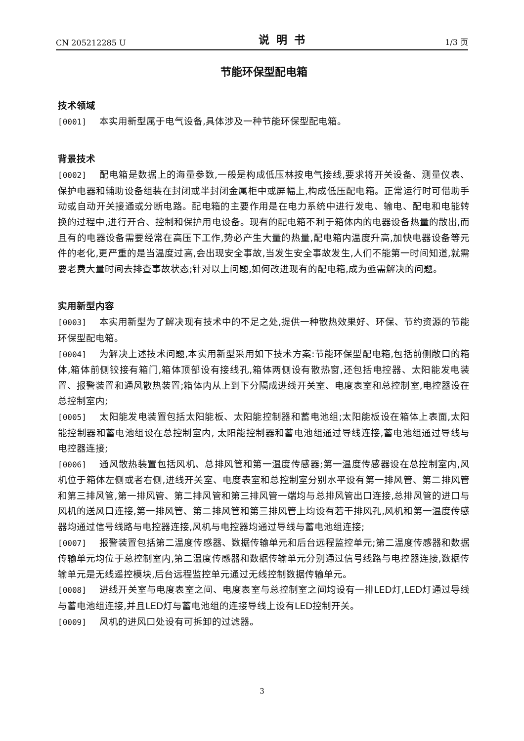CN 205212285 U 说明书 1/3 页
节能环保型配电箱
技术领域
[0001] 本实用新型属于电气设备,具体涉及一种节能环保型配电箱。
背景技术
[0002] 配电箱是数据上的海量参数,一般是构成低压林按电气接线,要求将开关设备、测量仪表、保护电器和辅助设备组装在封闭或半封闭金属柜中或屏幅上,构成低压配电箱。正常运行时可借助手动或自动开关接通或分断电路。配电箱的主要作用是在电力系统中进行发电、输电、配电和电能转换的过程中,进行开合、控制和保护用电设备。现有的配电箱不利于箱体内的电器设备热量的散出,而且有的电器设备需要经常在高压下工作,势必产生大量的热量,配电箱内温度升高,加快电器设备等元件的老化,更严重的是当温度过高,会出现安全事故,当发生安全事故发生,人们不能第一时间知道,就需要老费大量时间去排查事故状态;针对以上问题,如何改进现有的配电箱,成为亟需解决的问题。
实用新型内容
[0003] 本实用新型为了解决现有技术中的不足之处,提供一种散热效果好、环保、节约资源的节能环保型配电箱。
[0004] 为解决上述技术问题,本实用新型采用如下技术方案:节能环保型配电箱,包括前侧敞口的箱体,箱体前侧铰接有箱门,箱体顶部设有接线孔,箱体两侧设有散热窗,还包括电控器、太阳能发电装置、报警装置和通风散热装置;箱体内从上到下分隔成进线开关室、电度表室和总控制室,电控器设在总控制室内;
[0005] 太阳能发电装置包括太阳能板、太阳能控制器和蓄电池组;太阳能板设在箱体上表面,太阳能控制器和蓄电池组设在总控制室内, 太阳能控制器和蓄电池组通过导线连接,蓄电池组通过导线与电控器连接;
[0006] 通风散热装置包括风机、总排风管和第一温度传感器;第一温度传感器设在总控制室内,风机位于箱体左侧或者右侧,进线开关室、电度表室和总控制室分别水平设有第一排风管、第二排风管和第三排风管,第一排风管、第二排风管和第三排风管一端均与总排风管出口连接,总排风管的进口与风机的送风口连接,第一排风管、第二排风管和第三排风管上均设有若干排风孔,风机和第一温度传感器均通过信号线路与电控器连接,风机与电控器均通过导线与蓄电池组连接;
[0007] 报警装置包括第二温度传感器、数据传输单元和后台远程监控单元;第二温度传感器和数据传输单元均位于总控制室内,第二温度传感器和数据传输单元分别通过信号线路与电控器连接,数据传输单元是无线遥控模块,后台远程监控单元通过无线控制数据传输单元。
[0008] 进线开关室与电度表室之间、电度表室与总控制室之间均设有一排LED灯,LED灯通过导线与蓄电池组连接,并且LED灯与蓄电池组的连接导线上设有LED控制开关。
[0009] 风机的进风口处设有可拆卸的过滤器。
3